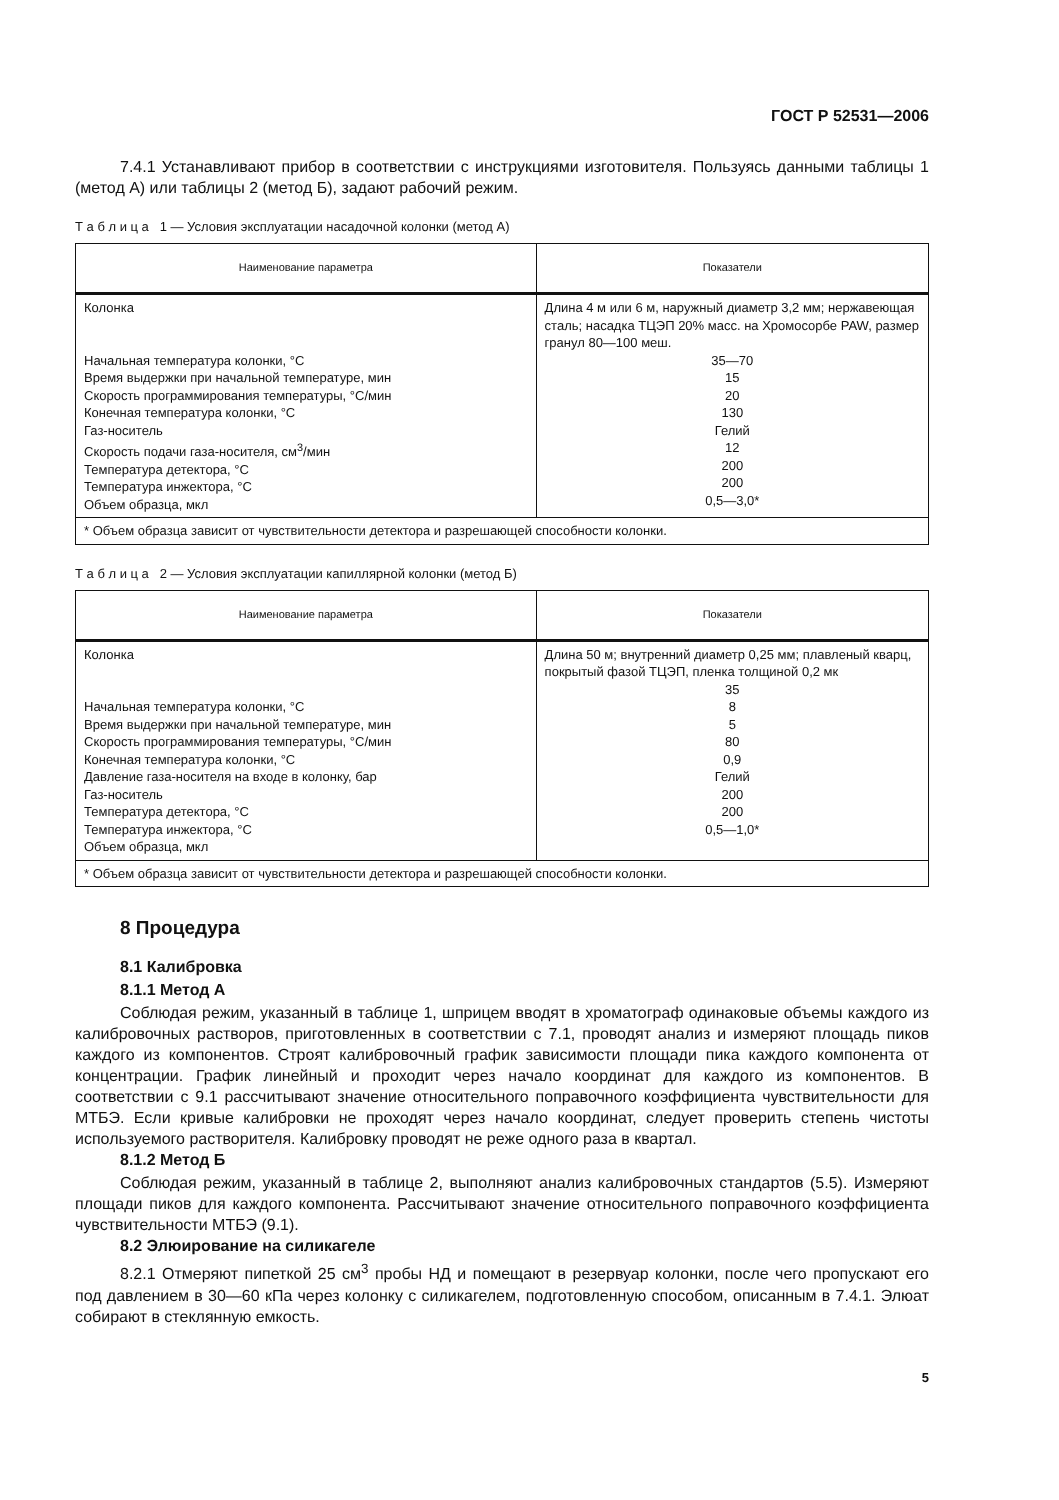ГОСТ Р 52531—2006
7.4.1 Устанавливают прибор в соответствии с инструкциями изготовителя. Пользуясь данными таблицы 1 (метод А) или таблицы 2 (метод Б), задают рабочий режим.
Т а б л и ц а 1 — Условия эксплуатации насадочной колонки (метод А)
| Наименование параметра | Показатели |
| --- | --- |
| Колонка Начальная температура колонки, °С Время выдержки при начальной температуре, мин Скорость программирования температуры, °С/мин Конечная температура колонки, °С Газ-носитель Скорость подачи газа-носителя, см<sup>3</sup>/мин Температура детектора, °С Температура инжектора, °С Объем образца, мкл | Длина 4 м или 6 м, наружный диаметр 3,2 мм; нержавеющая сталь; насадка ТЦЭП 20% масс. на Хромосорбе PAW, размер гранул 80—100 меш. 35—70 15 20 130 Гелий 12 200 200 0,5—3,0* |
| * Объем образца зависит от чувствительности детектора и разрешающей способности колонки. | |
Т а б л и ц а 2 — Условия эксплуатации капиллярной колонки (метод Б)
| Наименование параметра | Показатели |
| --- | --- |
| Колонка Начальная температура колонки, °С Время выдержки при начальной температуре, мин Скорость программирования температуры, °С/мин Конечная температура колонки, °С Давление газа-носителя на входе в колонку, бар Газ-носитель Температура детектора, °С Температура инжектора, °С Объем образца, мкл | Длина 50 м; внутренний диаметр 0,25 мм; плавленый кварц, покрытый фазой ТЦЭП, пленка толщиной 0,2 мк 35 8 5 80 0,9 Гелий 200 200 0,5—1,0* |
| * Объем образца зависит от чувствительности детектора и разрешающей способности колонки. | |
8 Процедура
8.1 Калибровка
8.1.1 Метод А
Соблюдая режим, указанный в таблице 1, шприцем вводят в хроматограф одинаковые объемы каждого из калибровочных растворов, приготовленных в соответствии с 7.1, проводят анализ и измеряют площадь пиков каждого из компонентов. Строят калибровочный график зависимости площади пика каждого компонента от концентрации. График линейный и проходит через начало координат для каждого из компонентов. В соответствии с 9.1 рассчитывают значение относительного поправочного коэффициента чувствительности для МТБЭ. Если кривые калибровки не проходят через начало координат, следует проверить степень чистоты используемого растворителя. Калибровку проводят не реже одного раза в квартал.
8.1.2 Метод Б
Соблюдая режим, указанный в таблице 2, выполняют анализ калибровочных стандартов (5.5). Измеряют площади пиков для каждого компонента. Рассчитывают значение относительного поправочного коэффициента чувствительности МТБЭ (9.1).
8.2 Элюирование на силикагеле
8.2.1 Отмеряют пипеткой 25 см<sup>3</sup> пробы НД и помещают в резервуар колонки, после чего пропускают его под давлением в 30—60 кПа через колонку с силикагелем, подготовленную способом, описанным в 7.4.1. Элюат собирают в стеклянную емкость.
5